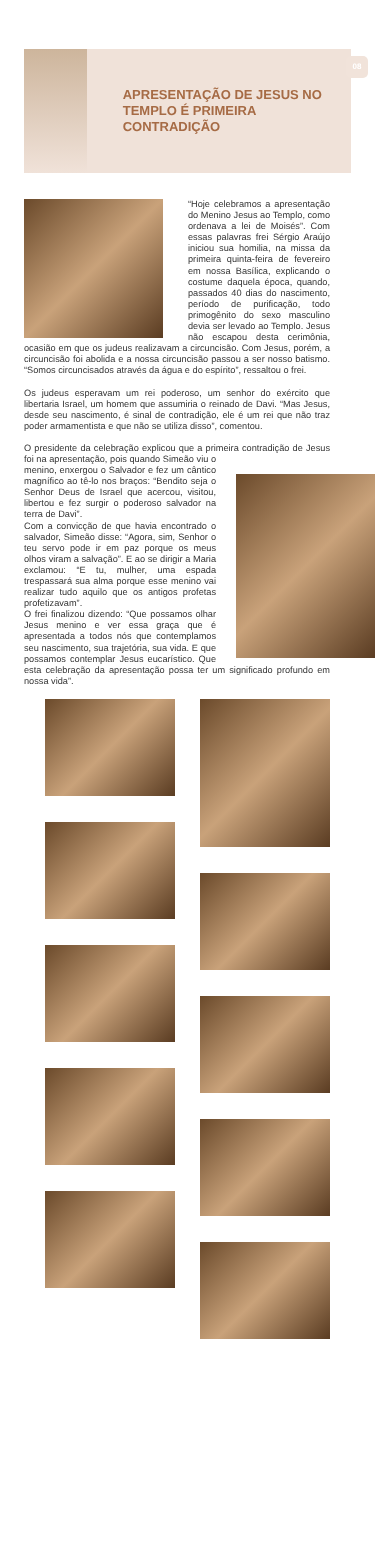08
APRESENTAÇÃO DE JESUS NO TEMPLO É PRIMEIRA CONTRADIÇÃO
“Hoje celebramos a apresentação do Menino Jesus ao Templo, como ordenava a lei de Moisés”. Com essas palavras frei Sérgio Araújo iniciou sua homilia, na missa da primeira quinta-feira de fevereiro em nossa Basílica, explicando o costume daquela época, quando, passados 40 dias do nascimento, período de purificação, todo primogênito do sexo masculino devia ser levado ao Templo. Jesus não escapou desta cerimônia, ocasião em que os judeus realizavam a circuncisão. Com Jesus, porém, a circuncisão foi abolida e a nossa circuncisão passou a ser nosso batismo. “Somos circuncisados através da água e do espírito”, ressaltou o frei.
Os judeus esperavam um rei poderoso, um senhor do exército que libertaria Israel, um homem que assumiria o reinado de Davi. “Mas Jesus, desde seu nascimento, é sinal de contradição, ele é um rei que não traz poder armamentista e que não se utiliza disso”, comentou.
O presidente da celebração explicou que a primeira contradição de Jesus foi na apresentação, pois quando Simeão viu o menino, enxergou o Salvador e fez um cântico magnífico ao tê-lo nos braços: “Bendito seja o Senhor Deus de Israel que acercou, visitou, libertou e fez surgir o poderoso salvador na terra de Davi”.
Com a convicção de que havia encontrado o salvador, Simeão disse: “Agora, sim, Senhor o teu servo pode ir em paz porque os meus olhos viram a salvação”. E ao se dirigir a Maria exclamou: “E tu, mulher, uma espada trespassará sua alma porque esse menino vai realizar tudo aquilo que os antigos profetas profetizavam”.
O frei finalizou dizendo: “Que possamos olhar Jesus menino e ver essa graça que é apresentada a todos nós que contemplamos seu nascimento, sua trajetória, sua vida. E que possamos contemplar Jesus eucarístico. Que esta celebração da apresentação possa ter um significado profundo em nossa vida”.